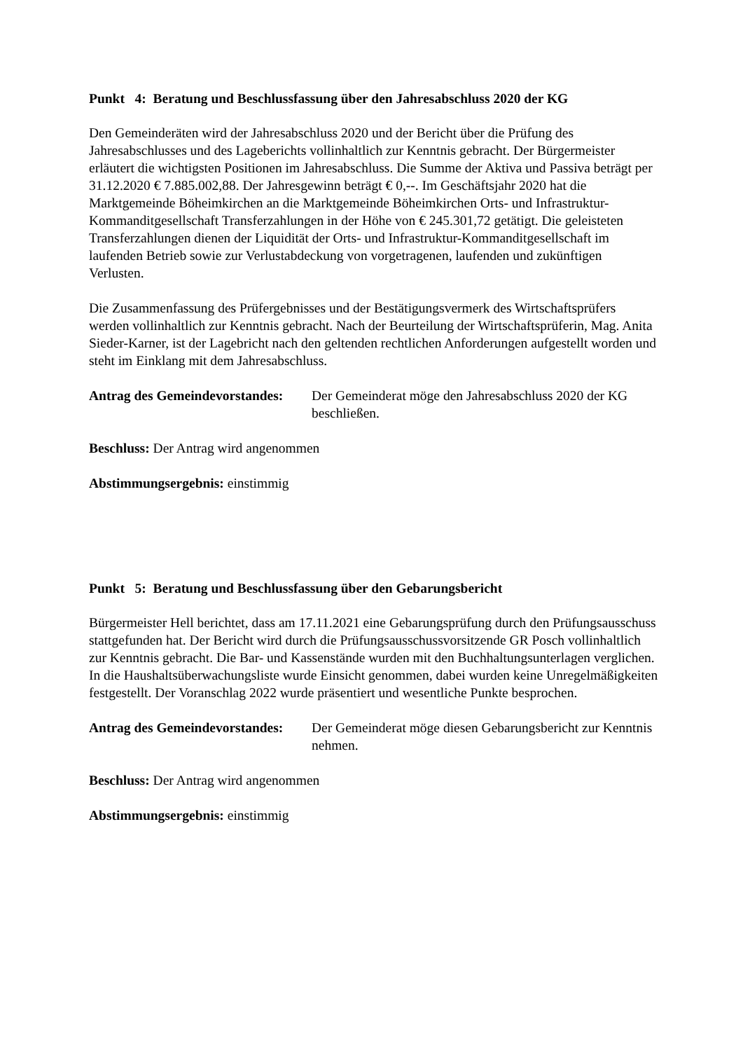Punkt 4: Beratung und Beschlussfassung über den Jahresabschluss 2020 der KG
Den Gemeinderäten wird der Jahresabschluss 2020 und der Bericht über die Prüfung des Jahresabschlusses und des Lageberichts vollinhaltlich zur Kenntnis gebracht. Der Bürgermeister erläutert die wichtigsten Positionen im Jahresabschluss. Die Summe der Aktiva und Passiva beträgt per 31.12.2020 € 7.885.002,88. Der Jahresgewinn beträgt € 0,--. Im Geschäftsjahr 2020 hat die Marktgemeinde Böheimkirchen an die Marktgemeinde Böheimkirchen Orts- und Infrastruktur-Kommanditgesellschaft Transferzahlungen in der Höhe von € 245.301,72 getätigt. Die geleisteten Transferzahlungen dienen der Liquidität der Orts- und Infrastruktur-Kommanditgesellschaft im laufenden Betrieb sowie zur Verlustabdeckung von vorgetragenen, laufenden und zukünftigen Verlusten.
Die Zusammenfassung des Prüfergebnisses und der Bestätigungsvermerk des Wirtschaftsprüfers werden vollinhaltlich zur Kenntnis gebracht. Nach der Beurteilung der Wirtschaftsprüferin, Mag. Anita Sieder-Karner, ist der Lagebricht nach den geltenden rechtlichen Anforderungen aufgestellt worden und steht im Einklang mit dem Jahresabschluss.
Antrag des Gemeindevorstandes:
Der Gemeinderat möge den Jahresabschluss 2020 der KG beschließen.
Beschluss: Der Antrag wird angenommen
Abstimmungsergebnis: einstimmig
Punkt 5: Beratung und Beschlussfassung über den Gebarungsbericht
Bürgermeister Hell berichtet, dass am 17.11.2021 eine Gebarungsprüfung durch den Prüfungsausschuss stattgefunden hat. Der Bericht wird durch die Prüfungsausschussvorsitzende GR Posch vollinhaltlich zur Kenntnis gebracht. Die Bar- und Kassenstände wurden mit den Buchhaltungsunterlagen verglichen. In die Haushaltsüberwachungsliste wurde Einsicht genommen, dabei wurden keine Unregelmäßigkeiten festgestellt. Der Voranschlag 2022 wurde präsentiert und wesentliche Punkte besprochen.
Antrag des Gemeindevorstandes:
Der Gemeinderat möge diesen Gebarungsbericht zur Kenntnis nehmen.
Beschluss: Der Antrag wird angenommen
Abstimmungsergebnis: einstimmig